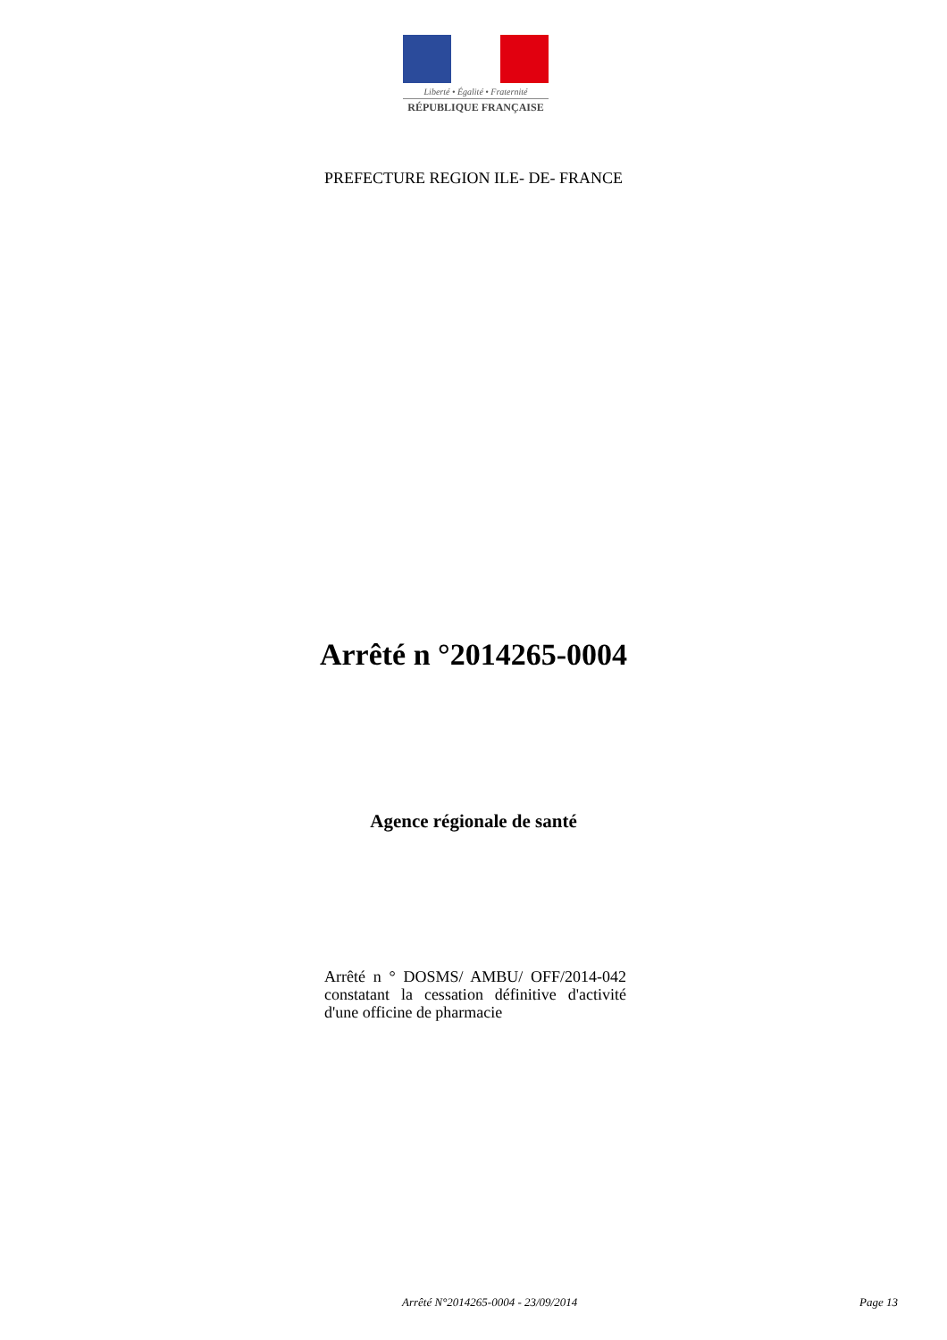Liberté • Égalité • Fraternité
RÉPUBLIQUE FRANÇAISE
PREFECTURE REGION ILE- DE- FRANCE
Arrêté n °2014265-0004
Agence régionale de santé
Arrêté n ° DOSMS/ AMBU/ OFF/2014-042 constatant la cessation définitive d'activité d'une officine de pharmacie
Arrêté N°2014265-0004 - 23/09/2014
Page 13